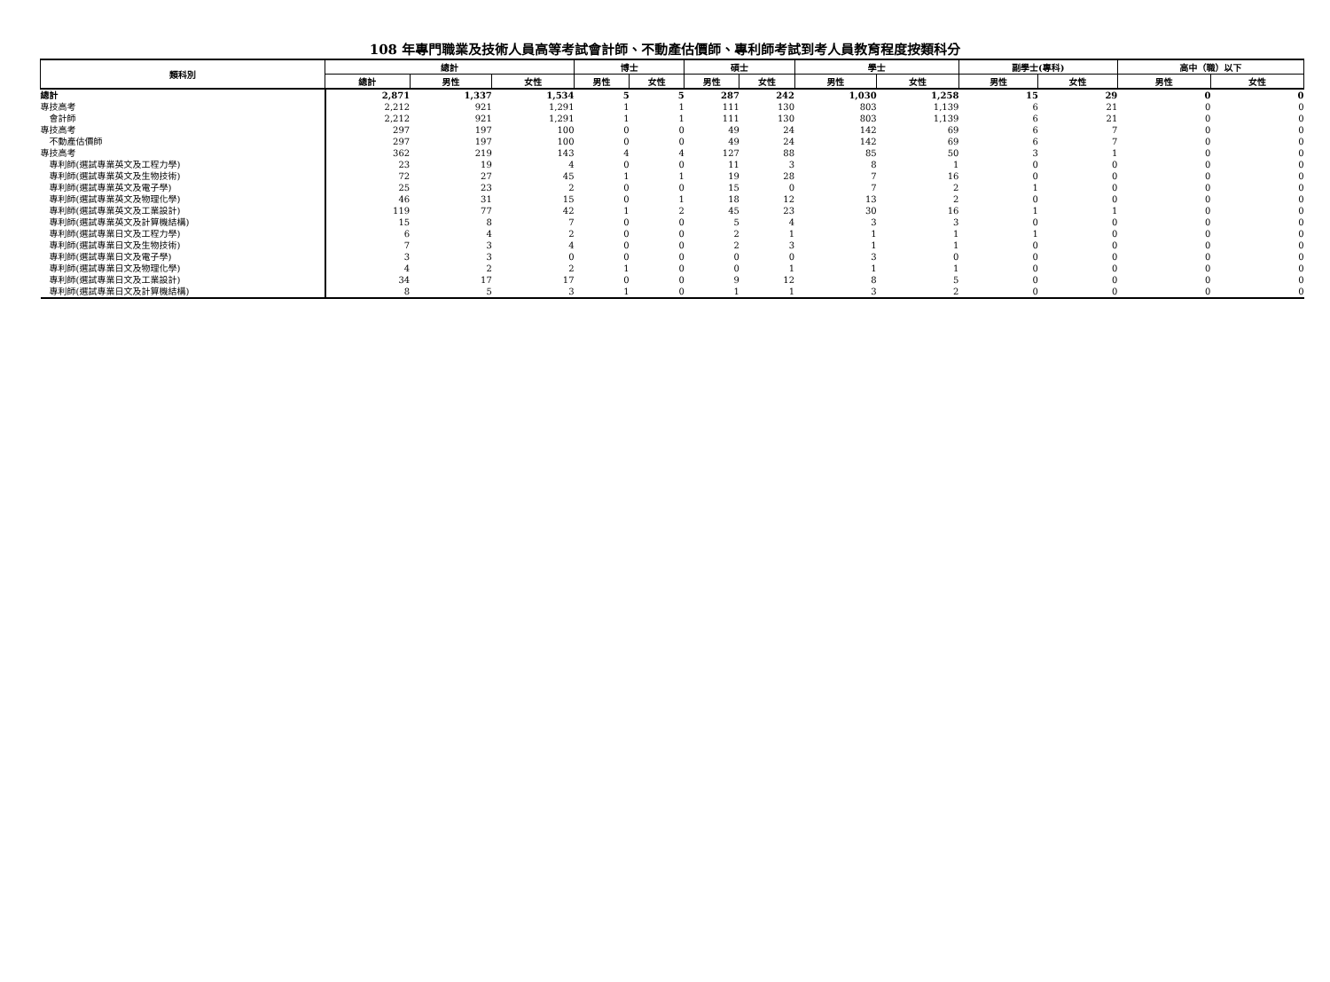108 年專門職業及技術人員高等考試會計師、不動產估價師、專利師考試到考人員教育程度按類科分
| 類科別 | 總計 | | | 博士 | | 碩士 | | 學士 | | 副學士(專科) | | 高中（職）以下 | |
| --- | --- | --- | --- | --- | --- | --- | --- | --- | --- | --- | --- | --- | --- |
| | 總計 | 男性 | 女性 | 男性 | 女性 | 男性 | 女性 | 男性 | 女性 | 男性 | 女性 | 男性 | 女性 |
| 總計 | 2,871 | 1,337 | 1,534 | 5 | 5 | 287 | 242 | 1,030 | 1,258 | 15 | 29 | 0 | 0 |
| 專技高考 | 2,212 | 921 | 1,291 | 1 | 1 | 111 | 130 | 803 | 1,139 | 6 | 21 | 0 | 0 |
| 會計師 | 2,212 | 921 | 1,291 | 1 | 1 | 111 | 130 | 803 | 1,139 | 6 | 21 | 0 | 0 |
| 專技高考 | 297 | 197 | 100 | 0 | 0 | 49 | 24 | 142 | 69 | 6 | 7 | 0 | 0 |
| 不動產估價師 | 297 | 197 | 100 | 0 | 0 | 49 | 24 | 142 | 69 | 6 | 7 | 0 | 0 |
| 專技高考 | 362 | 219 | 143 | 4 | 4 | 127 | 88 | 85 | 50 | 3 | 1 | 0 | 0 |
| 專利師(選試專業英文及工程力學) | 23 | 19 | 4 | 0 | 0 | 11 | 3 | 8 | 1 | 0 | 0 | 0 | 0 |
| 專利師(選試專業英文及生物技術) | 72 | 27 | 45 | 1 | 1 | 19 | 28 | 7 | 16 | 0 | 0 | 0 | 0 |
| 專利師(選試專業英文及電子學) | 25 | 23 | 2 | 0 | 0 | 15 | 0 | 7 | 2 | 1 | 0 | 0 | 0 |
| 專利師(選試專業英文及物理化學) | 46 | 31 | 15 | 0 | 1 | 18 | 12 | 13 | 2 | 0 | 0 | 0 | 0 |
| 專利師(選試專業英文及工業設計) | 119 | 77 | 42 | 1 | 2 | 45 | 23 | 30 | 16 | 1 | 1 | 0 | 0 |
| 專利師(選試專業英文及計算機結構) | 15 | 8 | 7 | 0 | 0 | 5 | 4 | 3 | 3 | 0 | 0 | 0 | 0 |
| 專利師(選試專業日文及工程力學) | 6 | 4 | 2 | 0 | 0 | 2 | 1 | 1 | 1 | 1 | 0 | 0 | 0 |
| 專利師(選試專業日文及生物技術) | 7 | 3 | 4 | 0 | 0 | 2 | 3 | 1 | 1 | 0 | 0 | 0 | 0 |
| 專利師(選試專業日文及電子學) | 3 | 3 | 0 | 0 | 0 | 0 | 0 | 3 | 0 | 0 | 0 | 0 | 0 |
| 專利師(選試專業日文及物理化學) | 4 | 2 | 2 | 1 | 0 | 0 | 1 | 1 | 1 | 0 | 0 | 0 | 0 |
| 專利師(選試專業日文及工業設計) | 34 | 17 | 17 | 0 | 0 | 9 | 12 | 8 | 5 | 0 | 0 | 0 | 0 |
| 專利師(選試專業日文及計算機結構) | 8 | 5 | 3 | 1 | 0 | 1 | 1 | 3 | 2 | 0 | 0 | 0 | 0 |